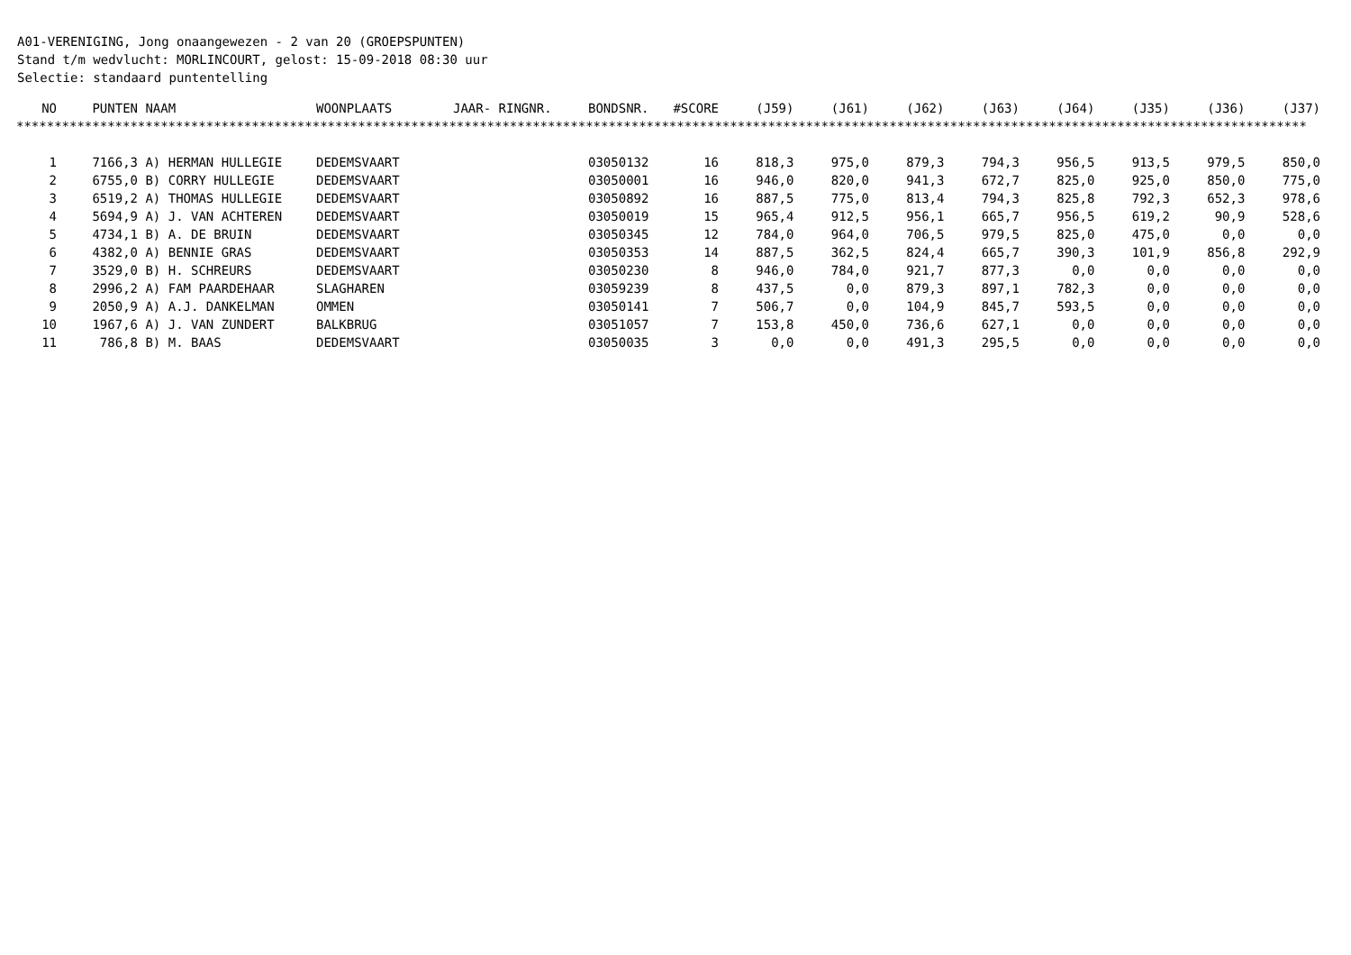A01-VERENIGING, Jong onaangewezen - 2 van 20 (GROEPSPUNTEN)
Stand t/m wedvlucht: MORLINCOURT, gelost: 15-09-2018 08:30 uur
Selectie: standaard puntentelling
| NO | PUNTEN | NAAM | WOONPLAATS | JAAR- RINGNR. | BONDSNR. | #SCORE | (J59) | (J61) | (J62) | (J63) | (J64) | (J35) | (J36) | (J37) |
| --- | --- | --- | --- | --- | --- | --- | --- | --- | --- | --- | --- | --- | --- | --- |
| ************************************************************************************************************************************************************************** | | | | | | | | | | | | | | |
| 1 | 7166,3 | A) HERMAN HULLEGIE | DEDEMSVAART | | 03050132 | 16 | 818,3 | 975,0 | 879,3 | 794,3 | 956,5 | 913,5 | 979,5 | 850,0 |
| 2 | 6755,0 | B) CORRY HULLEGIE | DEDEMSVAART | | 03050001 | 16 | 946,0 | 820,0 | 941,3 | 672,7 | 825,0 | 925,0 | 850,0 | 775,0 |
| 3 | 6519,2 | A) THOMAS HULLEGIE | DEDEMSVAART | | 03050892 | 16 | 887,5 | 775,0 | 813,4 | 794,3 | 825,8 | 792,3 | 652,3 | 978,6 |
| 4 | 5694,9 | A) J. VAN ACHTEREN | DEDEMSVAART | | 03050019 | 15 | 965,4 | 912,5 | 956,1 | 665,7 | 956,5 | 619,2 | 90,9 | 528,6 |
| 5 | 4734,1 | B) A. DE BRUIN | DEDEMSVAART | | 03050345 | 12 | 784,0 | 964,0 | 706,5 | 979,5 | 825,0 | 475,0 | 0,0 | 0,0 |
| 6 | 4382,0 | A) BENNIE GRAS | DEDEMSVAART | | 03050353 | 14 | 887,5 | 362,5 | 824,4 | 665,7 | 390,3 | 101,9 | 856,8 | 292,9 |
| 7 | 3529,0 | B) H. SCHREURS | DEDEMSVAART | | 03050230 | 8 | 946,0 | 784,0 | 921,7 | 877,3 | 0,0 | 0,0 | 0,0 | 0,0 |
| 8 | 2996,2 | A) FAM PAARDEHAAR | SLAGHAREN | | 03059239 | 8 | 437,5 | 0,0 | 879,3 | 897,1 | 782,3 | 0,0 | 0,0 | 0,0 |
| 9 | 2050,9 | A) A.J. DANKELMAN | OMMEN | | 03050141 | 7 | 506,7 | 0,0 | 104,9 | 845,7 | 593,5 | 0,0 | 0,0 | 0,0 |
| 10 | 1967,6 | A) J. VAN ZUNDERT | BALKBRUG | | 03051057 | 7 | 153,8 | 450,0 | 736,6 | 627,1 | 0,0 | 0,0 | 0,0 | 0,0 |
| 11 | 786,8 | B) M. BAAS | DEDEMSVAART | | 03050035 | 3 | 0,0 | 0,0 | 491,3 | 295,5 | 0,0 | 0,0 | 0,0 | 0,0 |